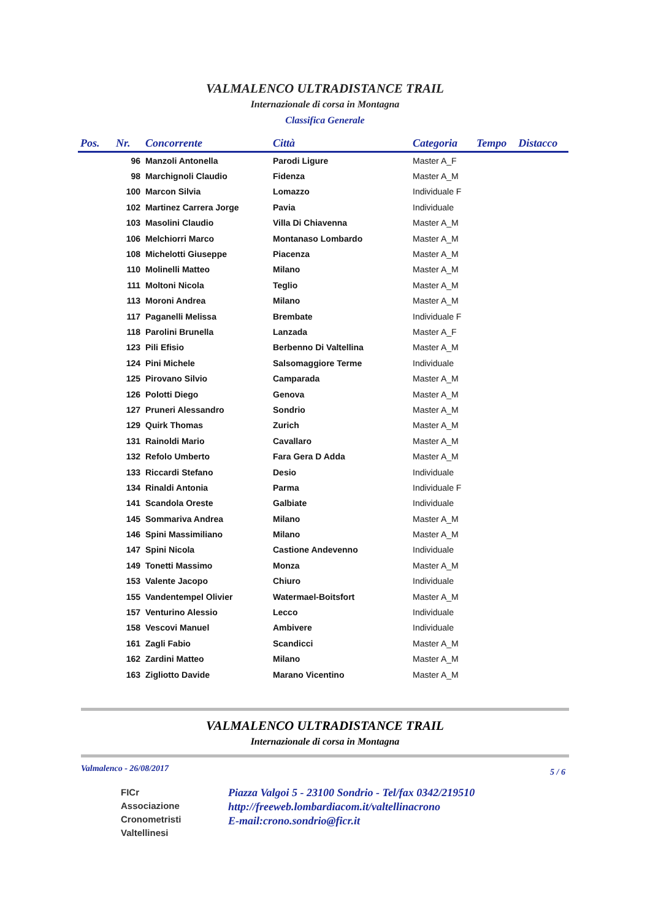VALMALENCO ULTRADISTANCE TRAIL
Internazionale di corsa in Montagna
Classifica Generale
| Pos. | Nr. | Concorrente | Città | Categoria | Tempo | Distacco |
| --- | --- | --- | --- | --- | --- | --- |
| | 96 | Manzoli Antonella | Parodi Ligure | Master A_F | | |
| | 98 | Marchignoli Claudio | Fidenza | Master A_M | | |
| | 100 | Marcon Silvia | Lomazzo | Individuale F | | |
| | 102 | Martinez Carrera Jorge | Pavia | Individuale | | |
| | 103 | Masolini Claudio | Villa Di Chiavenna | Master A_M | | |
| | 106 | Melchiorri Marco | Montanaso Lombardo | Master A_M | | |
| | 108 | Michelotti Giuseppe | Piacenza | Master A_M | | |
| | 110 | Molinelli Matteo | Milano | Master A_M | | |
| | 111 | Moltoni Nicola | Teglio | Master A_M | | |
| | 113 | Moroni Andrea | Milano | Master A_M | | |
| | 117 | Paganelli Melissa | Brembate | Individuale F | | |
| | 118 | Parolini Brunella | Lanzada | Master A_F | | |
| | 123 | Pili Efisio | Berbenno Di Valtellina | Master A_M | | |
| | 124 | Pini Michele | Salsomaggiore Terme | Individuale | | |
| | 125 | Pirovano Silvio | Camparada | Master A_M | | |
| | 126 | Polotti Diego | Genova | Master A_M | | |
| | 127 | Pruneri Alessandro | Sondrio | Master A_M | | |
| | 129 | Quirk Thomas | Zurich | Master A_M | | |
| | 131 | Rainoldi Mario | Cavallaro | Master A_M | | |
| | 132 | Refolo Umberto | Fara Gera D Adda | Master A_M | | |
| | 133 | Riccardi Stefano | Desio | Individuale | | |
| | 134 | Rinaldi Antonia | Parma | Individuale F | | |
| | 141 | Scandola Oreste | Galbiate | Individuale | | |
| | 145 | Sommariva Andrea | Milano | Master A_M | | |
| | 146 | Spini Massimiliano | Milano | Master A_M | | |
| | 147 | Spini Nicola | Castione Andevenno | Individuale | | |
| | 149 | Tonetti Massimo | Monza | Master A_M | | |
| | 153 | Valente Jacopo | Chiuro | Individuale | | |
| | 155 | Vandentempel Olivier | Watermael-Boitsfort | Master A_M | | |
| | 157 | Venturino Alessio | Lecco | Individuale | | |
| | 158 | Vescovi Manuel | Ambivere | Individuale | | |
| | 161 | Zagli Fabio | Scandicci | Master A_M | | |
| | 162 | Zardini Matteo | Milano | Master A_M | | |
| | 163 | Zigliotto Davide | Marano Vicentino | Master A_M | | |
VALMALENCO ULTRADISTANCE TRAIL
Internazionale di corsa in Montagna
Valmalenco - 26/08/2017 5 / 6
FICr
Associazione
Cronometristi
Valtellinesi
Piazza Valgoi 5 - 23100 Sondrio - Tel/fax 0342/219510
http://freeweb.lombardiacom.it/valtellinacrono
E-mail:crono.sondrio@ficr.it